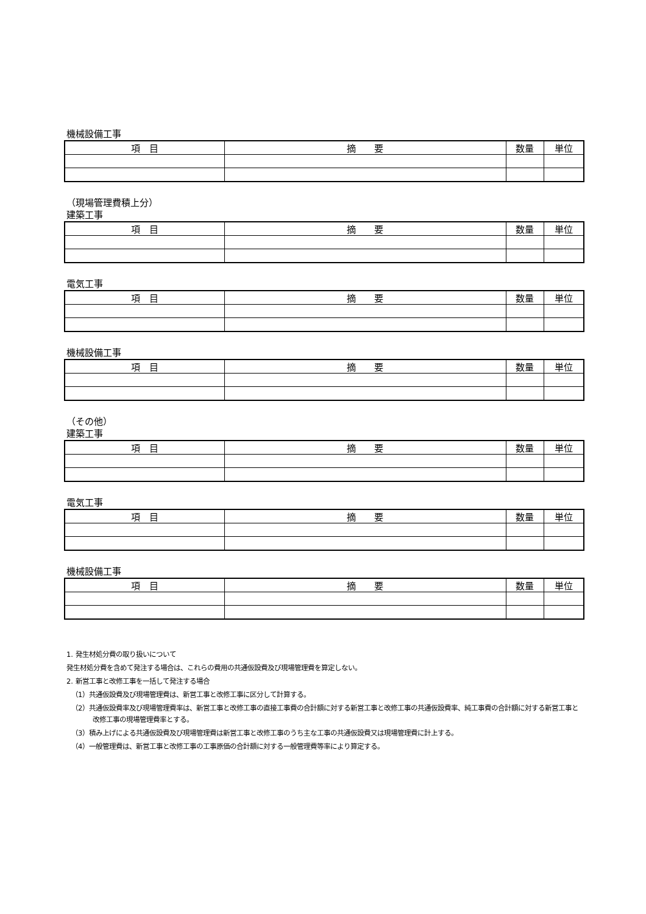機械設備工事
| 項 目 | 摘 要 | 数量 | 単位 |
| --- | --- | --- | --- |
（現場管理費積上分）
建築工事
| 項 目 | 摘 要 | 数量 | 単位 |
| --- | --- | --- | --- |
電気工事
| 項 目 | 摘 要 | 数量 | 単位 |
| --- | --- | --- | --- |
機械設備工事
| 項 目 | 摘 要 | 数量 | 単位 |
| --- | --- | --- | --- |
（その他）
建築工事
| 項 目 | 摘 要 | 数量 | 単位 |
| --- | --- | --- | --- |
電気工事
| 項 目 | 摘 要 | 数量 | 単位 |
| --- | --- | --- | --- |
機械設備工事
| 項 目 | 摘 要 | 数量 | 単位 |
| --- | --- | --- | --- |
1. 発生材処分費の取り扱いについて
発生材処分費を含めて発注する場合は、これらの費用の共通仮設費及び現場管理費を算定しない。
2. 新営工事と改修工事を一括して発注する場合
（1）共通仮設費及び現場管理費は、新営工事と改修工事に区分して計算する。
（2）共通仮設費率及び現場管理費率は、新営工事と改修工事の直接工事費の合計額に対する新営工事と改修工事の共通仮設費率、純工事費の合計額に対する新営工事と改修工事の現場管理費率とする。
（3）積み上げによる共通仮設費及び現場管理費は新営工事と改修工事のうち主な工事の共通仮設費又は現場管理費に計上する。
（4）一般管理費は、新営工事と改修工事の工事原価の合計額に対する一般管理費等率により算定する。